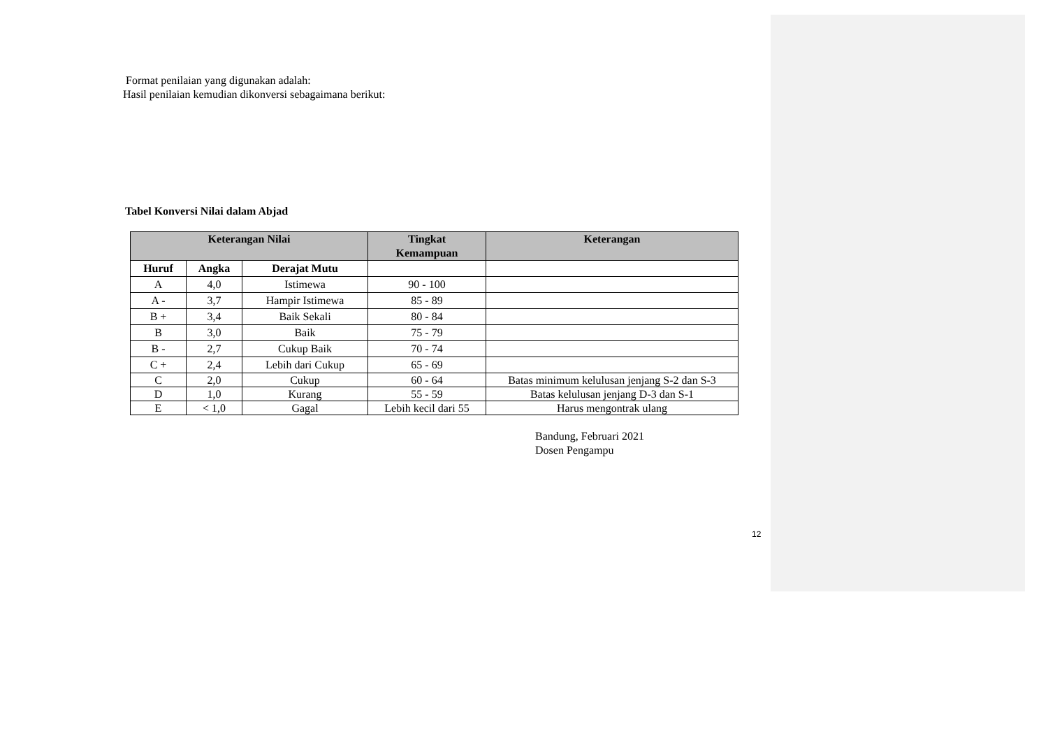Format penilaian yang digunakan adalah:
Hasil penilaian kemudian dikonversi sebagaimana berikut:
Tabel Konversi Nilai dalam Abjad
| Keterangan Nilai | | | Tingkat Kemampuan | Keterangan |
| --- | --- | --- | --- | --- |
| Huruf | Angka | Derajat Mutu | | |
| A | 4,0 | Istimewa | 90 - 100 | |
| A - | 3,7 | Hampir Istimewa | 85 - 89 | |
| B + | 3,4 | Baik Sekali | 80 - 84 | |
| B | 3,0 | Baik | 75 - 79 | |
| B - | 2,7 | Cukup Baik | 70 - 74 | |
| C + | 2,4 | Lebih dari Cukup | 65 - 69 | |
| C | 2,0 | Cukup | 60 - 64 | Batas minimum kelulusan jenjang S-2 dan S-3 |
| D | 1,0 | Kurang | 55 - 59 | Batas kelulusan jenjang D-3 dan S-1 |
| E | < 1,0 | Gagal | Lebih kecil dari 55 | Harus mengontrak ulang |
Bandung, Februari 2021
Dosen Pengampu
12